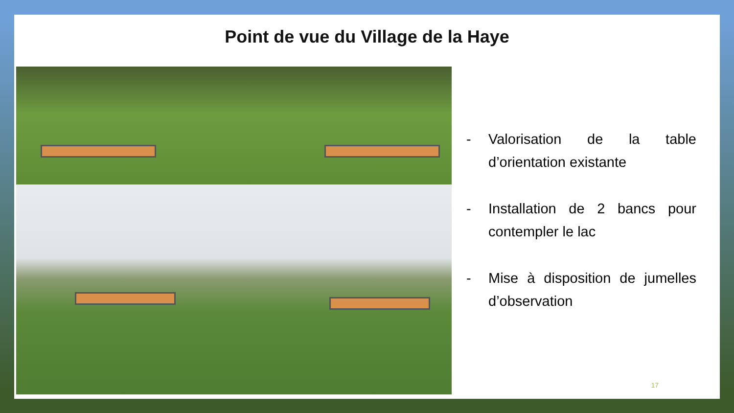Point de vue du Village de la Haye
- Valorisation de la table d’orientation existante
- Installation de 2 bancs pour contempler le lac
- Mise à disposition de jumelles d’observation
17